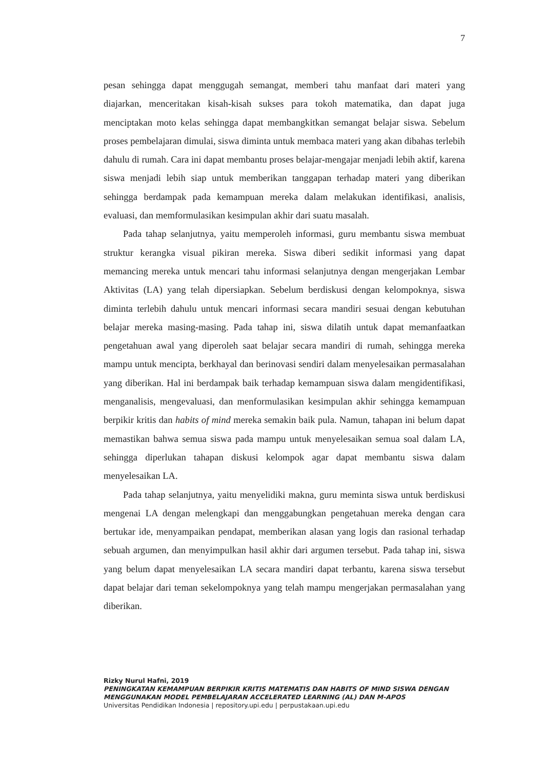7
pesan sehingga dapat menggugah semangat, memberi tahu manfaat dari materi yang diajarkan, menceritakan kisah-kisah sukses para tokoh matematika, dan dapat juga menciptakan moto kelas sehingga dapat membangkitkan semangat belajar siswa. Sebelum proses pembelajaran dimulai, siswa diminta untuk membaca materi yang akan dibahas terlebih dahulu di rumah. Cara ini dapat membantu proses belajar-mengajar menjadi lebih aktif, karena siswa menjadi lebih siap untuk memberikan tanggapan terhadap materi yang diberikan sehingga berdampak pada kemampuan mereka dalam melakukan identifikasi, analisis, evaluasi, dan memformulasikan kesimpulan akhir dari suatu masalah.
Pada tahap selanjutnya, yaitu memperoleh informasi, guru membantu siswa membuat struktur kerangka visual pikiran mereka. Siswa diberi sedikit informasi yang dapat memancing mereka untuk mencari tahu informasi selanjutnya dengan mengerjakan Lembar Aktivitas (LA) yang telah dipersiapkan. Sebelum berdiskusi dengan kelompoknya, siswa diminta terlebih dahulu untuk mencari informasi secara mandiri sesuai dengan kebutuhan belajar mereka masing-masing. Pada tahap ini, siswa dilatih untuk dapat memanfaatkan pengetahuan awal yang diperoleh saat belajar secara mandiri di rumah, sehingga mereka mampu untuk mencipta, berkhayal dan berinovasi sendiri dalam menyelesaikan permasalahan yang diberikan. Hal ini berdampak baik terhadap kemampuan siswa dalam mengidentifikasi, menganalisis, mengevaluasi, dan menformulasikan kesimpulan akhir sehingga kemampuan berpikir kritis dan habits of mind mereka semakin baik pula. Namun, tahapan ini belum dapat memastikan bahwa semua siswa pada mampu untuk menyelesaikan semua soal dalam LA, sehingga diperlukan tahapan diskusi kelompok agar dapat membantu siswa dalam menyelesaikan LA.
Pada tahap selanjutnya, yaitu menyelidiki makna, guru meminta siswa untuk berdiskusi mengenai LA dengan melengkapi dan menggabungkan pengetahuan mereka dengan cara bertukar ide, menyampaikan pendapat, memberikan alasan yang logis dan rasional terhadap sebuah argumen, dan menyimpulkan hasil akhir dari argumen tersebut. Pada tahap ini, siswa yang belum dapat menyelesaikan LA secara mandiri dapat terbantu, karena siswa tersebut dapat belajar dari teman sekelompoknya yang telah mampu mengerjakan permasalahan yang diberikan.
Rizky Nurul Hafni, 2019
PENINGKATAN KEMAMPUAN BERPIKIR KRITIS MATEMATIS DAN HABITS OF MIND SISWA DENGAN MENGGUNAKAN MODEL PEMBELAJARAN ACCELERATED LEARNING (AL) DAN M-APOS
Universitas Pendidikan Indonesia | repository.upi.edu | perpustakaan.upi.edu